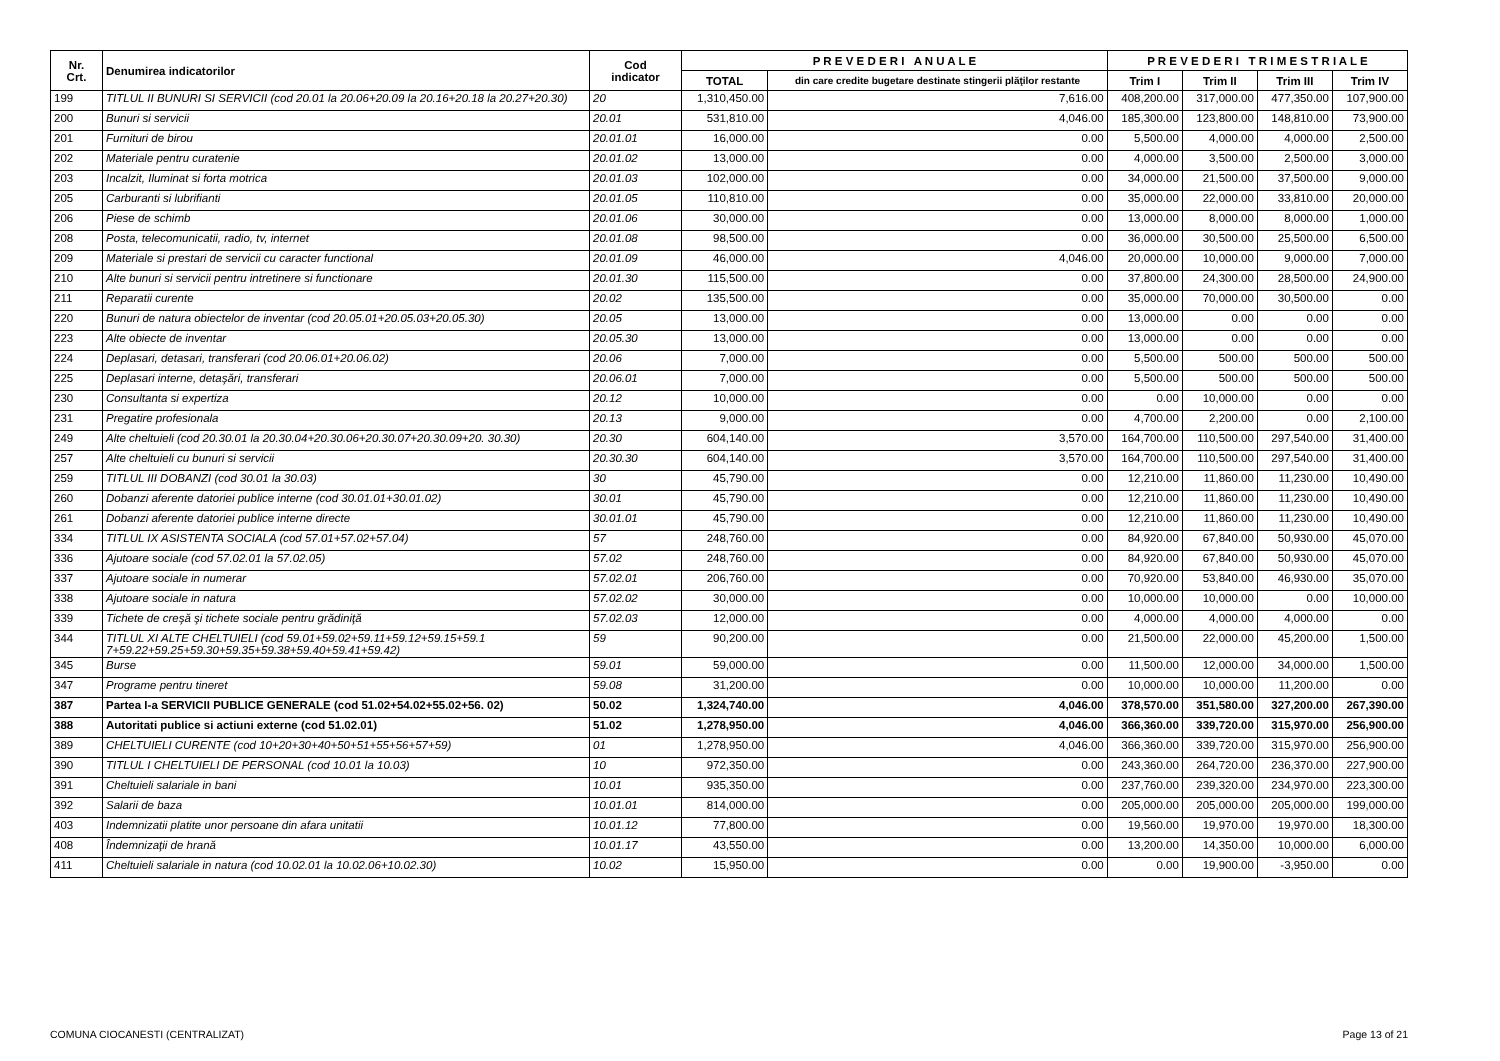| Nr. Crt. | Denumirea indicatorilor | Cod indicator | P R E V E D E R I A N U A L E | | P R E V E D E R I T R I M E S T R I A L E | | | |
| --- | --- | --- | --- | --- | --- | --- | --- | --- |
| | | | TOTAL | din care credite bugetare destinate stingerii plăţilor restante | Trim I | Trim II | Trim III | Trim IV |
| 199 | TITLUL II BUNURI SI SERVICII (cod 20.01 la 20.06+20.09 la 20.16+20.18 la 20.27+20.30) | 20 | 1,310,450.00 | 7,616.00 | 408,200.00 | 317,000.00 | 477,350.00 | 107,900.00 |
| 200 | Bunuri si servicii | 20.01 | 531,810.00 | 4,046.00 | 185,300.00 | 123,800.00 | 148,810.00 | 73,900.00 |
| 201 | Furnituri de birou | 20.01.01 | 16,000.00 | 0.00 | 5,500.00 | 4,000.00 | 4,000.00 | 2,500.00 |
| 202 | Materiale pentru curatenie | 20.01.02 | 13,000.00 | 0.00 | 4,000.00 | 3,500.00 | 2,500.00 | 3,000.00 |
| 203 | Incalzit, Iluminat si forta motrica | 20.01.03 | 102,000.00 | 0.00 | 34,000.00 | 21,500.00 | 37,500.00 | 9,000.00 |
| 205 | Carburanti si lubrifianti | 20.01.05 | 110,810.00 | 0.00 | 35,000.00 | 22,000.00 | 33,810.00 | 20,000.00 |
| 206 | Piese de schimb | 20.01.06 | 30,000.00 | 0.00 | 13,000.00 | 8,000.00 | 8,000.00 | 1,000.00 |
| 208 | Posta, telecomunicatii, radio, tv, internet | 20.01.08 | 98,500.00 | 0.00 | 36,000.00 | 30,500.00 | 25,500.00 | 6,500.00 |
| 209 | Materiale si prestari de servicii cu caracter functional | 20.01.09 | 46,000.00 | 4,046.00 | 20,000.00 | 10,000.00 | 9,000.00 | 7,000.00 |
| 210 | Alte bunuri si servicii pentru intretinere si functionare | 20.01.30 | 115,500.00 | 0.00 | 37,800.00 | 24,300.00 | 28,500.00 | 24,900.00 |
| 211 | Reparatii curente | 20.02 | 135,500.00 | 0.00 | 35,000.00 | 70,000.00 | 30,500.00 | 0.00 |
| 220 | Bunuri de natura obiectelor de inventar (cod 20.05.01+20.05.03+20.05.30) | 20.05 | 13,000.00 | 0.00 | 13,000.00 | 0.00 | 0.00 | 0.00 |
| 223 | Alte obiecte de inventar | 20.05.30 | 13,000.00 | 0.00 | 13,000.00 | 0.00 | 0.00 | 0.00 |
| 224 | Deplasari, detasari, transferari (cod 20.06.01+20.06.02) | 20.06 | 7,000.00 | 0.00 | 5,500.00 | 500.00 | 500.00 | 500.00 |
| 225 | Deplasari interne, detaşări, transferari | 20.06.01 | 7,000.00 | 0.00 | 5,500.00 | 500.00 | 500.00 | 500.00 |
| 230 | Consultanta si expertiza | 20.12 | 10,000.00 | 0.00 | 0.00 | 10,000.00 | 0.00 | 0.00 |
| 231 | Pregatire profesionala | 20.13 | 9,000.00 | 0.00 | 4,700.00 | 2,200.00 | 0.00 | 2,100.00 |
| 249 | Alte cheltuieli (cod 20.30.01 la 20.30.04+20.30.06+20.30.07+20.30.09+20. 30.30) | 20.30 | 604,140.00 | 3,570.00 | 164,700.00 | 110,500.00 | 297,540.00 | 31,400.00 |
| 257 | Alte cheltuieli cu bunuri si servicii | 20.30.30 | 604,140.00 | 3,570.00 | 164,700.00 | 110,500.00 | 297,540.00 | 31,400.00 |
| 259 | TITLUL III DOBANZI (cod 30.01 la 30.03) | 30 | 45,790.00 | 0.00 | 12,210.00 | 11,860.00 | 11,230.00 | 10,490.00 |
| 260 | Dobanzi aferente datoriei publice interne (cod 30.01.01+30.01.02) | 30.01 | 45,790.00 | 0.00 | 12,210.00 | 11,860.00 | 11,230.00 | 10,490.00 |
| 261 | Dobanzi aferente datoriei publice interne directe | 30.01.01 | 45,790.00 | 0.00 | 12,210.00 | 11,860.00 | 11,230.00 | 10,490.00 |
| 334 | TITLUL IX ASISTENTA SOCIALA (cod 57.01+57.02+57.04) | 57 | 248,760.00 | 0.00 | 84,920.00 | 67,840.00 | 50,930.00 | 45,070.00 |
| 336 | Ajutoare sociale (cod 57.02.01 la 57.02.05) | 57.02 | 248,760.00 | 0.00 | 84,920.00 | 67,840.00 | 50,930.00 | 45,070.00 |
| 337 | Ajutoare sociale in numerar | 57.02.01 | 206,760.00 | 0.00 | 70,920.00 | 53,840.00 | 46,930.00 | 35,070.00 |
| 338 | Ajutoare sociale in natura | 57.02.02 | 30,000.00 | 0.00 | 10,000.00 | 10,000.00 | 0.00 | 10,000.00 |
| 339 | Tichete de creşă şi tichete sociale pentru grădiniţă | 57.02.03 | 12,000.00 | 0.00 | 4,000.00 | 4,000.00 | 4,000.00 | 0.00 |
| 344 | TITLUL XI ALTE CHELTUIELI (cod 59.01+59.02+59.11+59.12+59.15+59.1 7+59.22+59.25+59.30+59.35+59.38+59.40+59.41+59.42) | 59 | 90,200.00 | 0.00 | 21,500.00 | 22,000.00 | 45,200.00 | 1,500.00 |
| 345 | Burse | 59.01 | 59,000.00 | 0.00 | 11,500.00 | 12,000.00 | 34,000.00 | 1,500.00 |
| 347 | Programe pentru tineret | 59.08 | 31,200.00 | 0.00 | 10,000.00 | 10,000.00 | 11,200.00 | 0.00 |
| 387 | Partea I-a SERVICII PUBLICE GENERALE (cod 51.02+54.02+55.02+56. 02) | 50.02 | 1,324,740.00 | 4,046.00 | 378,570.00 | 351,580.00 | 327,200.00 | 267,390.00 |
| 388 | Autoritati publice si actiuni externe (cod 51.02.01) | 51.02 | 1,278,950.00 | 4,046.00 | 366,360.00 | 339,720.00 | 315,970.00 | 256,900.00 |
| 389 | CHELTUIELI CURENTE (cod 10+20+30+40+50+51+55+56+57+59) | 01 | 1,278,950.00 | 4,046.00 | 366,360.00 | 339,720.00 | 315,970.00 | 256,900.00 |
| 390 | TITLUL I CHELTUIELI DE PERSONAL (cod 10.01 la 10.03) | 10 | 972,350.00 | 0.00 | 243,360.00 | 264,720.00 | 236,370.00 | 227,900.00 |
| 391 | Cheltuieli salariale in bani | 10.01 | 935,350.00 | 0.00 | 237,760.00 | 239,320.00 | 234,970.00 | 223,300.00 |
| 392 | Salarii de baza | 10.01.01 | 814,000.00 | 0.00 | 205,000.00 | 205,000.00 | 205,000.00 | 199,000.00 |
| 403 | Indemnizatii platite unor persoane din afara unitatii | 10.01.12 | 77,800.00 | 0.00 | 19,560.00 | 19,970.00 | 19,970.00 | 18,300.00 |
| 408 | Îndemnizaţii de hrană | 10.01.17 | 43,550.00 | 0.00 | 13,200.00 | 14,350.00 | 10,000.00 | 6,000.00 |
| 411 | Cheltuieli salariale in natura (cod 10.02.01 la 10.02.06+10.02.30) | 10.02 | 15,950.00 | 0.00 | 0.00 | 19,900.00 | -3,950.00 | 0.00 |
COMUNA CIOCANESTI (CENTRALIZAT) Page 13 of 21